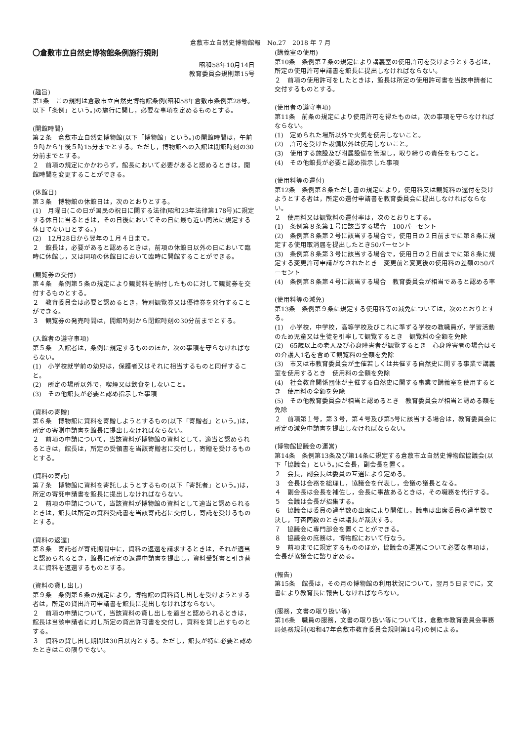倉敷市立自然史博物館報　No.27　2018 年 7 月
〇倉敷市立自然史博物館条例施行規則
昭和58年10月14日
教育委員会規則第15号
(趣旨)
第1条　この規則は倉敷市立自然史博物館条例(昭和58年倉敷市条例第28号。以下「条例」という。)の施行に関し，必要な事項を定めるものとする。
(開館時間)
第２条　倉敷市立自然史博物館(以下「博物館」という。)の開館時間は，午前９時から午後５時15分までとする。ただし，博物館への入館は閉館時刻の30分前までとする。
２　前項の規定にかかわらず，館長において必要があると認めるときは，開館時間を変更することができる。
(休館日)
第３条　博物館の休館日は，次のとおりとする。
(1)　月曜日(この日が国民の祝日に関する法律(昭和23年法律第178号)に規定する休日に当るときは，その日後においてその日に最も近い同法に規定する休日でない日とする。)
(2)　12月28日から翌年の１月４日まで。
２　館長は，必要があると認めるときは，前項の休館日以外の日において臨時に休館し，又は同項の休館日において臨時に開館することができる。
(観覧券の交付)
第４条　条例第５条の規定により観覧料を納付したものに対して観覧券を交付するものとする。
２　教育委員会は必要と認めるとき，特別観覧券又は優待券を発行することができる。
３　観覧券の発売時間は，開館時刻から閉館時刻の30分前までとする。
(入館者の遵守事項)
第５条　入館者は，条例に規定するもののほか，次の事項を守らなければならない。
(1)　小学校就学前の幼児は，保護者又はそれに相当するものと同伴すること。
(2)　所定の場所以外で，喫煙又は飲食をしないこと。
(3)　その他館長が必要と認め指示した事項
(資料の寄贈)
第６条　博物館に資料を寄贈しようとするもの(以下「寄贈者」という。)は，所定の寄贈申請書を館長に提出しなければならない。
２　前項の申請について，当該資料が博物館の資料として，適当と認められるときは，館長は，所定の受領書を当該寄贈者に交付し，寄贈を受けるものとする。
(資料の寄託)
第７条　博物館に資料を寄託しようとするもの(以下「寄託者」という。)は，所定の寄託申請書を館長に提出しなければならない。
２　前項の申請について，当該資料が博物館の資料として適当と認められるときは，館長は所定の資料受託書を当該寄託者に交付し，寄託を受けるものとする。
(資料の返還)
第８条　寄託者が寄託期間中に，資料の返還を請求するときは，それが適当と認められるとき，館長に所定の返還申請書を提出し，資料受託書と引き替えに資料を返還するものとする。
(資料の貸し出し)
第９条　条例第６条の規定により，博物館の資料貸し出しを受けようとする者は，所定の貸出許可申請書を館長に提出しなければならない。
２　前項の申請について，当該資料の貸し出しを適当と認められるときは，館長は当該申請者に対し所定の貸出許可書を交付し，資料を貸し出すものとする。
３　資料の貸し出し期間は30日以内とする。ただし，館長が特に必要と認めたときはこの限りでない。
(講義室の使用)
第10条　条例第７条の規定により講義室の使用許可を受けようとする者は，所定の使用許可申請書を館長に提出しなければならない。
２　前項の使用許可をしたときは，館長は所定の使用許可書を当該申請者に交付するものとする。
(使用者の遵守事項)
第11条　前条の規定により使用許可を得たものは，次の事項を守らなければならない。
(1)　定められた場所以外で火気を使用しないこと。
(2)　許可を受けた設備以外は使用しないこと。
(3)　使用する施設及び附属設備を管理し，取り締りの責任をもつこと。
(4)　その他館長が必要と認め指示した事項
(使用料等の還付)
第12条　条例第８条ただし書の規定により，使用料又は観覧料の還付を受けようとする者は，所定の還付申請書を教育委員会に提出しなければならない。
２　使用料又は観覧料の還付率は，次のとおりとする。
(1)　条例第８条第１号に該当する場合　100パーセント
(2)　条例第８条第２号に該当する場合で，使用日の２日前までに第８条に規定する使用取消届を提出したとき50パーセント
(3)　条例第８条第３号に該当する場合で，使用日の２日前までに第８条に規定する変更許可申請がなされたとき　変更前と変更後の使用料の差額の50パーセント
(4)　条例第８条第４号に該当する場合　教育委員会が相当であると認める率
(使用料等の減免)
第13条　条例第９条に規定する使用料等の減免については，次のとおりとする。
(1)　小学校，中学校，高等学校及びこれに準ずる学校の教職員が，学習活動のため児童又は生徒を引率して観覧するとき　観覧料の全額を免除
(2)　65歳以上の老人及び心身障害者が観覧するとき　心身障害者の場合はその介護人1名を含めて観覧料の全額を免除
(3)　市又は市教育委員会が主催若しくは共催する自然史に関する事業で講義室を使用するとき　使用料の全額を免除
(4)　社会教育関係団体が主催する自然史に関する事業で講義室を使用するとき　使用料の全額を免除
(5)　その他教育委員会が相当と認めるとき　教育委員会が相当と認める額を免除
２　前項第１号，第３号，第４号及び第5号に該当する場合は，教育委員会に所定の減免申請書を提出しなければならない。
(博物館協議会の運営)
第14条　条例第13条及び第14条に規定する倉敷市立自然史博物館協議会(以下「協議会」という。)に会長，副会長を置く。
２　会長，副会長は委員の互選により定める。
３　会長は会務を総理し，協議会を代表し，会議の議長となる。
４　副会長は会長を補佐し，会長に事故あるときは，その職務を代行する。
５　会議は会長が招集する。
６　協議会は委員の過半数の出席により開催し，議事は出席委員の過半数で決し，可否同数のときは議長が裁決する。
７　協議会に専門部会を置くことができる。
８　協議会の庶務は，博物館において行なう。
９　前項までに規定するもののほか，協議会の運営について必要な事項は，会長が協議会に諮り定める。
(報告)
第15条　館長は，その月の博物館の利用状況について，翌月５日までに，文書により教育長に報告しなければならない。
(服務，文書の取り扱い等)
第16条　職員の服務，文書の取り扱い等については，倉敷市教育委員会事務局処務規則(昭和47年倉敷市教育委員会規則第14号)の例による。